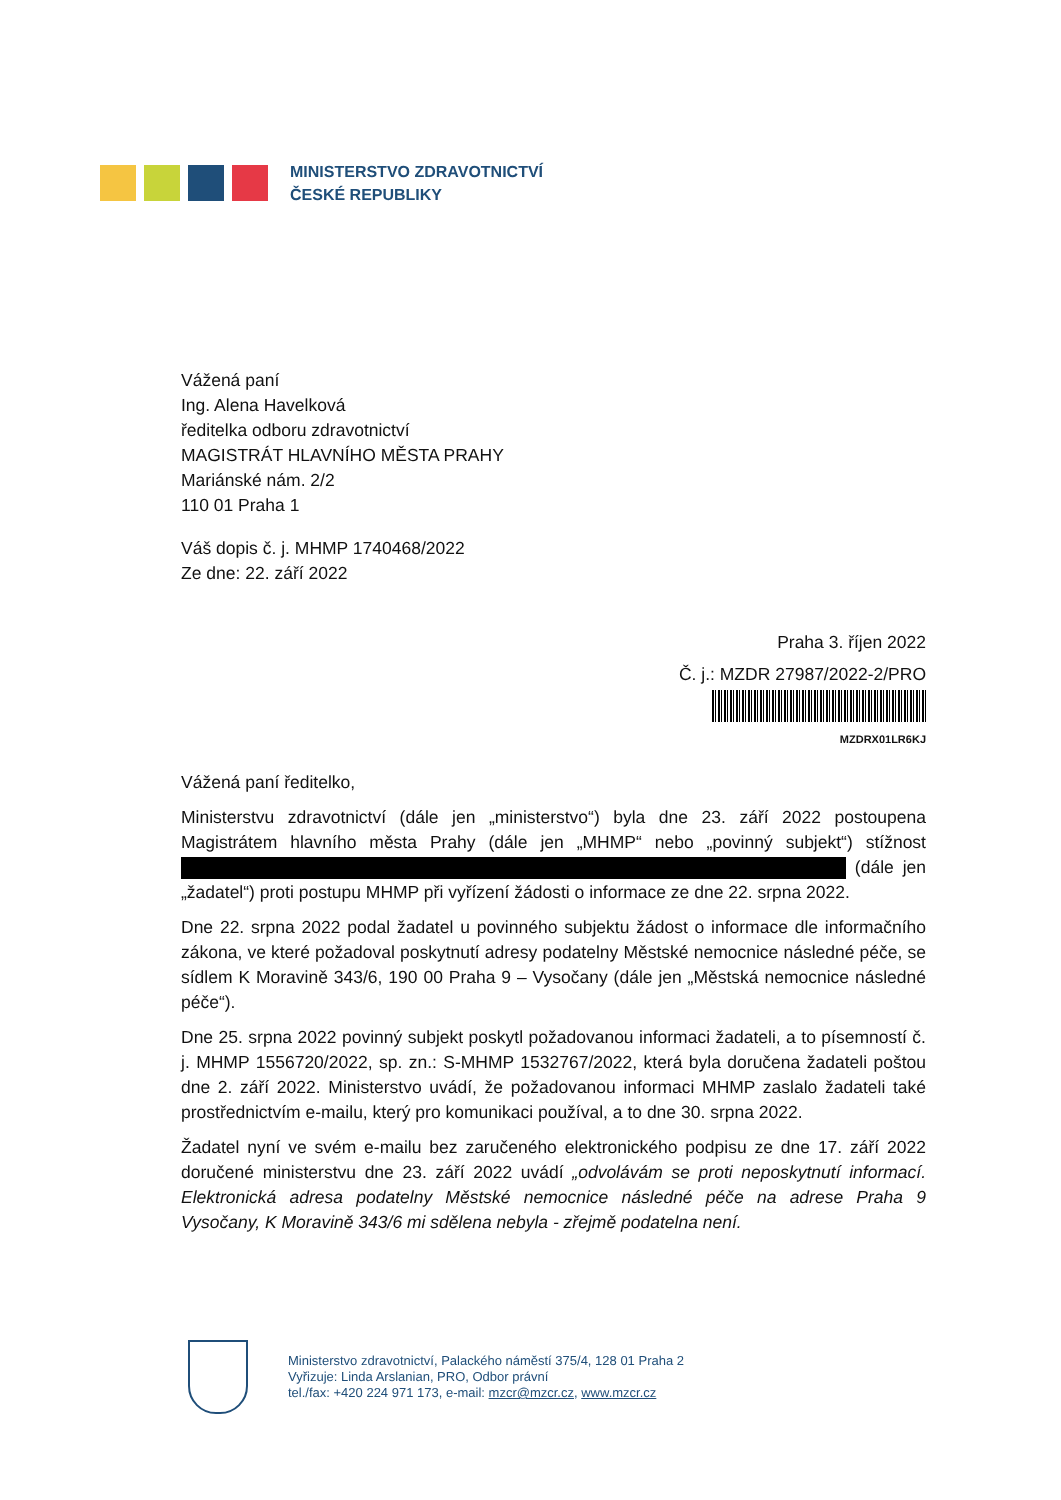MINISTERSTVO ZDRAVOTNICTVÍ
ČESKÉ REPUBLIKY
Vážená paní
Ing. Alena Havelková
ředitelka odboru zdravotnictví
MAGISTRÁT HLAVNÍHO MĚSTA PRAHY
Mariánské nám. 2/2
110 01 Praha 1
Váš dopis č. j. MHMP 1740468/2022
Ze dne: 22. září 2022
Praha 3. říjen 2022
Č. j.: MZDR 27987/2022-2/PRO
MZDRX01LR6KJ
Vážená paní ředitelko,
Ministerstvu zdravotnictví (dále jen „ministerstvo“) byla dne 23. září 2022 postoupena Magistrátem hlavního města Prahy (dále jen „MHMP“ nebo „povinný subjekt“) stížnost (dále jen „žadatel“) proti postupu MHMP při vyřízení žádosti o informace ze dne 22. srpna 2022.
Dne 22. srpna 2022 podal žadatel u povinného subjektu žádost o informace dle informačního zákona, ve které požadoval poskytnutí adresy podatelny Městské nemocnice následné péče, se sídlem K Moravině 343/6, 190 00 Praha 9 – Vysočany (dále jen „Městská nemocnice následné péče“).
Dne 25. srpna 2022 povinný subjekt poskytl požadovanou informaci žadateli, a to písemností č. j. MHMP 1556720/2022, sp. zn.: S-MHMP 1532767/2022, která byla doručena žadateli poštou dne 2. září 2022. Ministerstvo uvádí, že požadovanou informaci MHMP zaslalo žadateli také prostřednictvím e-mailu, který pro komunikaci používal, a to dne 30. srpna 2022.
Žadatel nyní ve svém e-mailu bez zaručeného elektronického podpisu ze dne 17. září 2022 doručené ministerstvu dne 23. září 2022 uvádí „odvolávám se proti neposkytnutí informací. Elektronická adresa podatelny Městské nemocnice následné péče na adrese Praha 9 Vysočany, K Moravině 343/6 mi sdělena nebyla - zřejmě podatelna není.
Ministerstvo zdravotnictví, Palackého náměstí 375/4, 128 01 Praha 2
Vyřizuje: Linda Arslanian, PRO, Odbor právní
tel./fax: +420 224 971 173, e-mail: mzcr@mzcr.cz, www.mzcr.cz